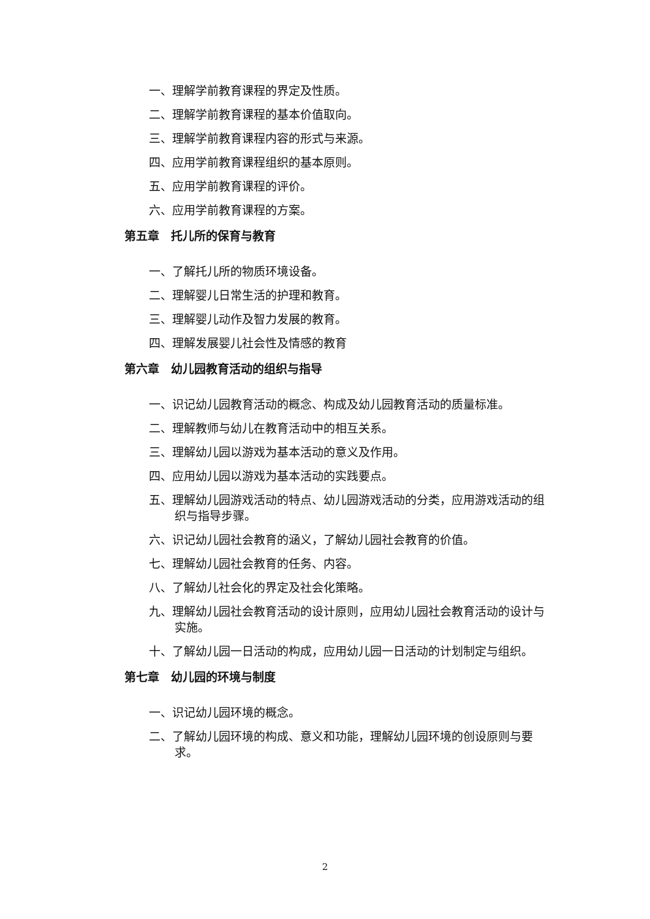一、理解学前教育课程的界定及性质。
二、理解学前教育课程的基本价值取向。
三、理解学前教育课程内容的形式与来源。
四、应用学前教育课程组织的基本原则。
五、应用学前教育课程的评价。
六、应用学前教育课程的方案。
第五章　托儿所的保育与教育
一、了解托儿所的物质环境设备。
二、理解婴儿日常生活的护理和教育。
三、理解婴儿动作及智力发展的教育。
四、理解发展婴儿社会性及情感的教育
第六章　幼儿园教育活动的组织与指导
一、识记幼儿园教育活动的概念、构成及幼儿园教育活动的质量标准。
二、理解教师与幼儿在教育活动中的相互关系。
三、理解幼儿园以游戏为基本活动的意义及作用。
四、应用幼儿园以游戏为基本活动的实践要点。
五、理解幼儿园游戏活动的特点、幼儿园游戏活动的分类，应用游戏活动的组织与指导步骤。
六、识记幼儿园社会教育的涵义，了解幼儿园社会教育的价值。
七、理解幼儿园社会教育的任务、内容。
八、了解幼儿社会化的界定及社会化策略。
九、理解幼儿园社会教育活动的设计原则，应用幼儿园社会教育活动的设计与实施。
十、了解幼儿园一日活动的构成，应用幼儿园一日活动的计划制定与组织。
第七章　幼儿园的环境与制度
一、识记幼儿园环境的概念。
二、了解幼儿园环境的构成、意义和功能，理解幼儿园环境的创设原则与要求。
2